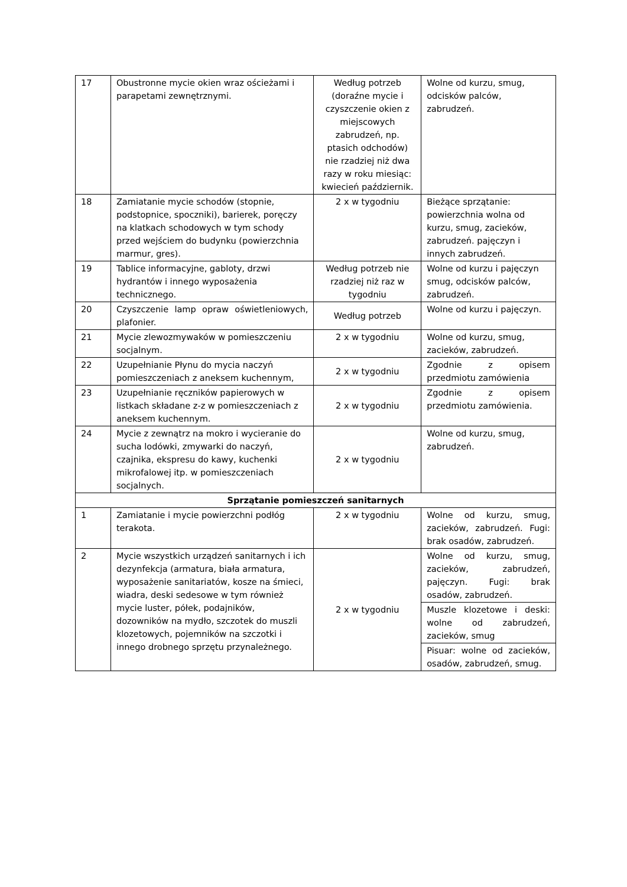| 17 | Obustronne mycie okien wraz ościeżami i parapetami zewnętrznymi. | Według potrzeb (doraźne mycie i czyszczenie okien z miejscowych zabrudzeń, np. ptasich odchodów) nie rzadziej niż dwa razy w roku miesiąc: kwiecień październik. | Wolne od kurzu, smug, odcisków palców, zabrudzeń. |
| 18 | Zamiatanie mycie schodów (stopnie, podstopnice, spoczniki), barierek, poręczy na klatkach schodowych w tym schody przed wejściem do budynku (powierzchnia marmur, gres). | 2 x w tygodniu | Bieżące sprzątanie: powierzchnia wolna od kurzu, smug, zacieków, zabrudzeń. pajęczyn i innych zabrudzeń. |
| 19 | Tablice informacyjne, gabloty, drzwi hydrantów i innego wyposażenia technicznego. | Według potrzeb nie rzadziej niż raz w tygodniu | Wolne od kurzu i pajęczyn smug, odcisków palców, zabrudzeń. |
| 20 | Czyszczenie lamp opraw oświetleniowych, plafonier. | Według potrzeb | Wolne od kurzu i pajęczyn. |
| 21 | Mycie zlewozmywaków w pomieszczeniu socjalnym. | 2 x w tygodniu | Wolne od kurzu, smug, zacieków, zabrudzeń. |
| 22 | Uzupełnianie Płynu do mycia naczyń pomieszczeniach z aneksem kuchennym, | 2 x w tygodniu | Zgodnie z opisem przedmiotu zamówienia |
| 23 | Uzupełnianie ręczników papierowych w listkach składane z-z w pomieszczeniach z aneksem kuchennym. | 2 x w tygodniu | Zgodnie z opisem przedmiotu zamówienia. |
| 24 | Mycie z zewnątrz na mokro i wycieranie do sucha lodówki, zmywarki do naczyń, czajnika, ekspresu do kawy, kuchenki mikrofalowej itp. w pomieszczeniach socjalnych. | 2 x w tygodniu | Wolne od kurzu, smug, zabrudzeń. |
| Sprzątanie pomieszczeń sanitarnych | | | |
| 1 | Zamiatanie i mycie powierzchni podłóg terakota. | 2 x w tygodniu | Wolne od kurzu, smug, zacieków, zabrudzeń. Fugi: brak osadów, zabrudzeń. |
| 2 | Mycie wszystkich urządzeń sanitarnych i ich dezynfekcja (armatura, biała armatura, wyposażenie sanitariatów, kosze na śmieci, wiadra, deski sedesowe w tym również mycie luster, półek, podajników, dozowników na mydło, szczotek do muszli klozetowych, pojemników na szczotki i innego drobnego sprzętu przynależnego. | 2 x w tygodniu | Wolne od kurzu, smug, zacieków, zabrudzeń, pajęczyn. Fugi: brak osadów, zabrudzeń. |
| | | | Muszle klozetowe i deski: wolne od zabrudzeń, zacieków, smug |
| | | | Pisuar: wolne od zacieków, osadów, zabrudzeń, smug. |